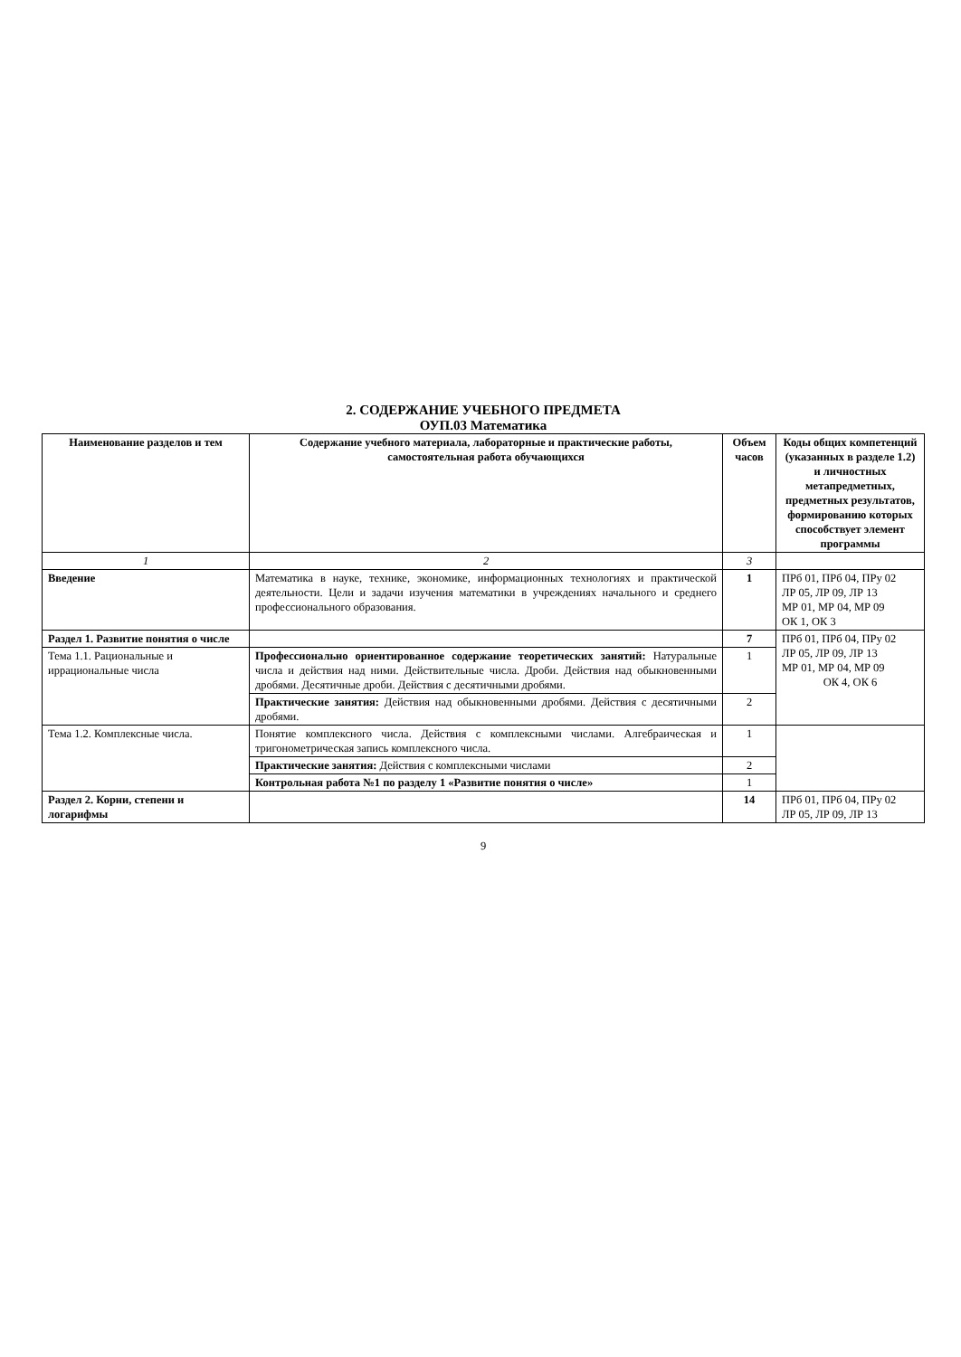2. СОДЕРЖАНИЕ УЧЕБНОГО ПРЕДМЕТА
ОУП.03 Математика
| Наименование разделов и тем | Содержание учебного материала, лабораторные и практические работы, самостоятельная работа обучающихся | Объем часов | Коды общих компетенций (указанных в разделе 1.2) и личностных метапредметных, предметных результатов, формированию которых способствует элемент программы |
| --- | --- | --- | --- |
| 1 | 2 | 3 | |
| Введение | Математика в науке, технике, экономике, информационных технологиях и практической деятельности. Цели и задачи изучения математики в учреждениях начального и среднего профессионального образования. | 1 | ПРб 01, ПРб 04, ПРу 02 ЛР 05, ЛР 09, ЛР 13 МР 01, МР 04, МР 09 ОК 1, ОК 3 |
| Раздел 1. Развитие понятия о числе | | 7 | ПРб 01, ПРб 04, ПРу 02 ЛР 05, ЛР 09, ЛР 13 МР 01, МР 04, МР 09 ОК 4, ОК 6 |
| Тема 1.1. Рациональные и иррациональные числа | Профессионально ориентированное содержание теоретических занятий: Натуральные числа и действия над ними. Действительные числа. Дроби. Действия над обыкновенными дробями. Десятичные дроби. Действия с десятичными дробями. | 1 | |
| | Практические занятия: Действия над обыкновенными дробями. Действия с десятичными дробями. | 2 | |
| Тема 1.2. Комплексные числа. | Понятие комплексного числа. Действия с комплексными числами. Алгебраическая и тригонометрическая запись комплексного числа. | 1 | |
| | Практические занятия: Действия с комплексными числами | 2 | |
| | Контрольная работа №1 по разделу 1 «Развитие понятия о числе» | 1 | |
| Раздел 2. Корни, степени и логарифмы | | 14 | ПРб 01, ПРб 04, ПРу 02 ЛР 05, ЛР 09, ЛР 13 |
9